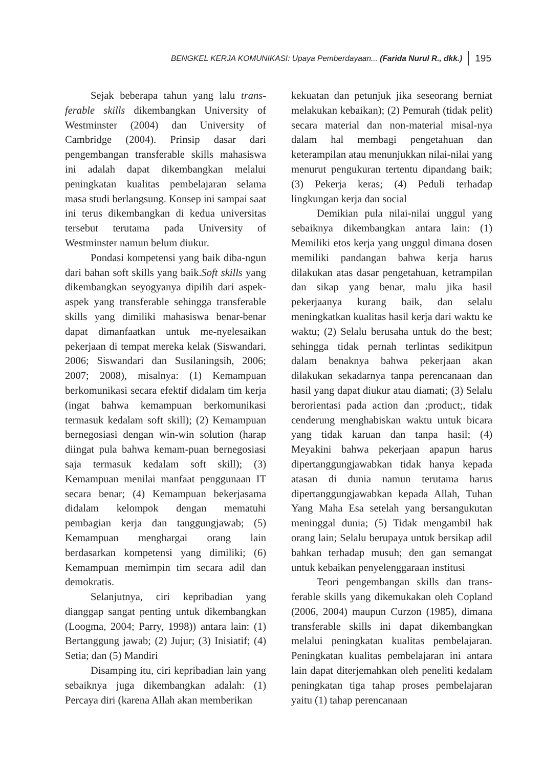BENGKEL KERJA KOMUNIKASI: Upaya Pemberdayaan... (Farida Nurul R., dkk.) 195
Sejak beberapa tahun yang lalu trans-ferable skills dikembangkan University of Westminster (2004) dan University of Cambridge (2004). Prinsip dasar dari pengembangan transferable skills mahasiswa ini adalah dapat dikembangkan melalui peningkatan kualitas pembelajaran selama masa studi berlangsung. Konsep ini sampai saat ini terus dikembangkan di kedua universitas tersebut terutama pada University of Westminster namun belum diukur.
Pondasi kompetensi yang baik diba-ngun dari bahan soft skills yang baik.Soft skills yang dikembangkan seyogyanya dipilih dari aspek-aspek yang transferable sehingga transferable skills yang dimiliki mahasiswa benar-benar dapat dimanfaatkan untuk me-nyelesaikan pekerjaan di tempat mereka kelak (Siswandari, 2006; Siswandari dan Susilaningsih, 2006; 2007; 2008), misalnya: (1) Kemampuan berkomunikasi secara efektif didalam tim kerja (ingat bahwa kemampuan berkomunikasi termasuk kedalam soft skill); (2) Kemampuan bernegosiasi dengan win-win solution (harap diingat pula bahwa kemam-puan bernegosiasi saja termasuk kedalam soft skill); (3) Kemampuan menilai manfaat penggunaan IT secara benar; (4) Kemampuan bekerjasama didalam kelompok dengan mematuhi pembagian kerja dan tanggungjawab; (5) Kemampuan menghargai orang lain berdasarkan kompetensi yang dimiliki; (6) Kemampuan memimpin tim secara adil dan demokratis.
Selanjutnya, ciri kepribadian yang dianggap sangat penting untuk dikembangkan (Loogma, 2004; Parry, 1998)) antara lain: (1) Bertanggung jawab; (2) Jujur; (3) Inisiatif; (4) Setia; dan (5) Mandiri
Disamping itu, ciri kepribadian lain yang sebaiknya juga dikembangkan adalah: (1) Percaya diri (karena Allah akan memberikan
kekuatan dan petunjuk jika seseorang berniat melakukan kebaikan); (2) Pemurah (tidak pelit) secara material dan non-material misal-nya dalam hal membagi pengetahuan dan keterampilan atau menunjukkan nilai-nilai yang menurut pengukuran tertentu dipandang baik; (3) Pekerja keras; (4) Peduli terhadap lingkungan kerja dan social
Demikian pula nilai-nilai unggul yang sebaiknya dikembangkan antara lain: (1) Memiliki etos kerja yang unggul dimana dosen memiliki pandangan bahwa kerja harus dilakukan atas dasar pengetahuan, ketrampilan dan sikap yang benar, malu jika hasil pekerjaanya kurang baik, dan selalu meningkatkan kualitas hasil kerja dari waktu ke waktu; (2) Selalu berusaha untuk do the best; sehingga tidak pernah terlintas sedikitpun dalam benaknya bahwa pekerjaan akan dilakukan sekadarnya tanpa perencanaan dan hasil yang dapat diukur atau diamati; (3) Selalu berorientasi pada action dan ;product;, tidak cenderung menghabiskan waktu untuk bicara yang tidak karuan dan tanpa hasil; (4) Meyakini bahwa pekerjaan apapun harus dipertanggungjawabkan tidak hanya kepada atasan di dunia namun terutama harus dipertanggungjawabkan kepada Allah, Tuhan Yang Maha Esa setelah yang bersangukutan meninggal dunia; (5) Tidak mengambil hak orang lain; Selalu berupaya untuk bersikap adil bahkan terhadap musuh; den gan semangat untuk kebaikan penyelenggaraan institusi
Teori pengembangan skills dan trans-ferable skills yang dikemukakan oleh Copland (2006, 2004) maupun Curzon (1985), dimana transferable skills ini dapat dikembangkan melalui peningkatan kualitas pembelajaran. Peningkatan kualitas pembelajaran ini antara lain dapat diterjemahkan oleh peneliti kedalam peningkatan tiga tahap proses pembelajaran yaitu (1) tahap perencanaan